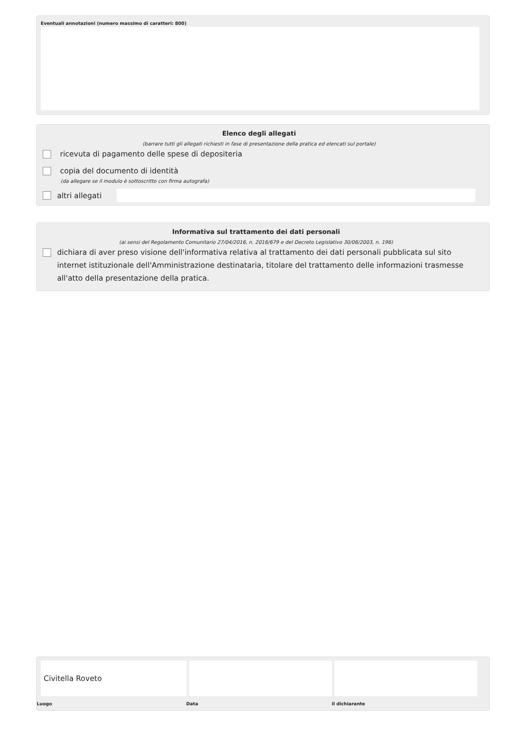Eventuali annotazioni (numero massimo di caratteri: 800)
Elenco degli allegati
(barrare tutti gli allegati richiesti in fase di presentazione della pratica ed elencati sul portale)
ricevuta di pagamento delle spese di depositeria
copia del documento di identità
(da allegare se il modulo è sottoscritto con firma autografa)
altri allegati
Informativa sul trattamento dei dati personali
(ai sensi del Regolamento Comunitario 27/04/2016, n. 2016/679 e del Decreto Legislativo 30/06/2003, n. 196)
dichiara di aver preso visione dell'informativa relativa al trattamento dei dati personali pubblicata sul sito internet istituzionale dell'Amministrazione destinataria, titolare del trattamento delle informazioni trasmesse all'atto della presentazione della pratica.
Civitella Roveto
Luogo Data il dichiarante